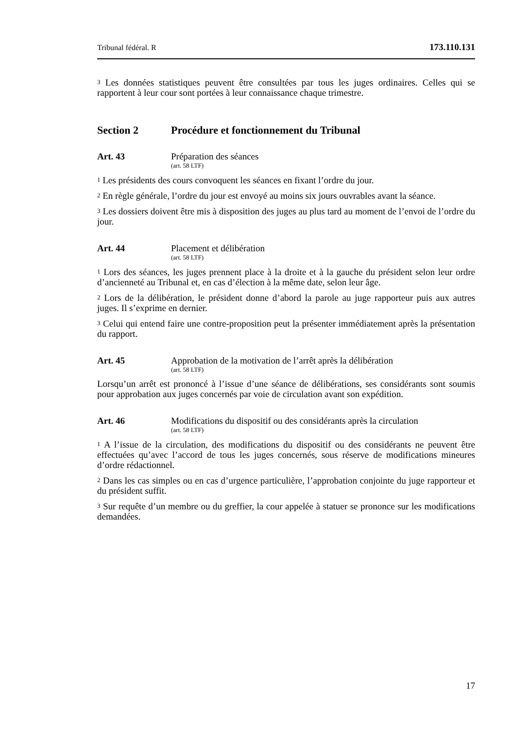Tribunal fédéral. R 173.110.131
<sup>3</sup> Les données statistiques peuvent être consultées par tous les juges ordinaires. Celles qui se rapportent à leur cour sont portées à leur connaissance chaque trimestre.
Section 2 Procédure et fonctionnement du Tribunal
Art. 43 Préparation des séances
(art. 58 LTF)
<sup>1</sup> Les présidents des cours convoquent les séances en fixant l’ordre du jour.
<sup>2</sup> En règle générale, l’ordre du jour est envoyé au moins six jours ouvrables avant la séance.
<sup>3</sup> Les dossiers doivent être mis à disposition des juges au plus tard au moment de l’envoi de l’ordre du jour.
Art. 44 Placement et délibération
(art. 58 LTF)
<sup>1</sup> Lors des séances, les juges prennent place à la droite et à la gauche du président selon leur ordre d’ancienneté au Tribunal et, en cas d’élection à la même date, selon leur âge.
<sup>2</sup> Lors de la délibération, le président donne d’abord la parole au juge rapporteur puis aux autres juges. Il s’exprime en dernier.
<sup>3</sup> Celui qui entend faire une contre-proposition peut la présenter immédiatement après la présentation du rapport.
Art. 45 Approbation de la motivation de l’arrêt après la délibération
(art. 58 LTF)
Lorsqu’un arrêt est prononcé à l’issue d’une séance de délibérations, ses considérants sont soumis pour approbation aux juges concernés par voie de circulation avant son expédition.
Art. 46 Modifications du dispositif ou des considérants après la circulation
(art. 58 LTF)
<sup>1</sup> A l’issue de la circulation, des modifications du dispositif ou des considérants ne peuvent être effectuées qu’avec l’accord de tous les juges concernés, sous réserve de modifications mineures d’ordre rédactionnel.
<sup>2</sup> Dans les cas simples ou en cas d’urgence particulière, l’approbation conjointe du juge rapporteur et du président suffit.
<sup>3</sup> Sur requête d’un membre ou du greffier, la cour appelée à statuer se prononce sur les modifications demandées.
17